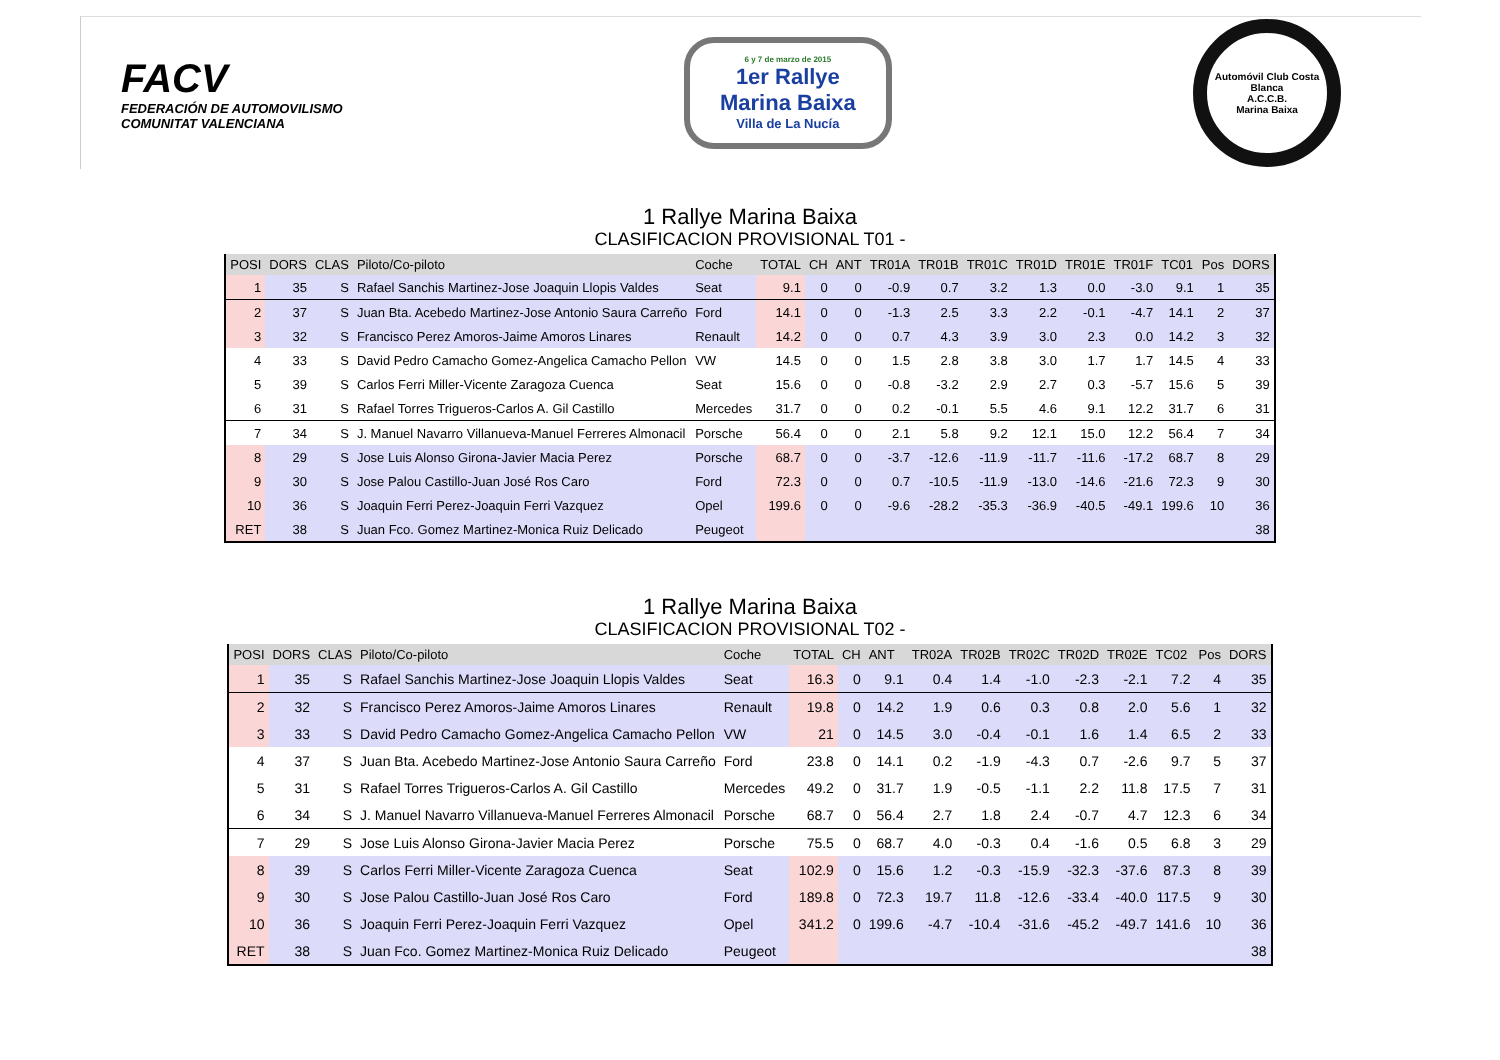FACV
FEDERACIÓN DE AUTOMOVILISMO
COMUNITAT VALENCIANA
6 y 7 de marzo de 2015
1er Rallye
Marina Baixa
Villa de La Nucía
Automóvil Club Costa Blanca
A.C.C.B.
Marina Baixa
1 Rallye Marina Baixa
CLASIFICACION PROVISIONAL T01 -
| POSI | DORS | CLAS | Piloto/Co-piloto | Coche | TOTAL | CH | ANT | TR01A | TR01B | TR01C | TR01D | TR01E | TR01F | TC01 | Pos | DORS |
| --- | --- | --- | --- | --- | --- | --- | --- | --- | --- | --- | --- | --- | --- | --- | --- | --- |
| 1 | 35 | S | Rafael Sanchis Martinez-Jose Joaquin Llopis Valdes | Seat | 9.1 | 0 | 0 | -0.9 | 0.7 | 3.2 | 1.3 | 0.0 | -3.0 | 9.1 | 1 | 35 |
| 2 | 37 | S | Juan Bta. Acebedo Martinez-Jose Antonio Saura Carreño | Ford | 14.1 | 0 | 0 | -1.3 | 2.5 | 3.3 | 2.2 | -0.1 | -4.7 | 14.1 | 2 | 37 |
| 3 | 32 | S | Francisco Perez Amoros-Jaime Amoros Linares | Renault | 14.2 | 0 | 0 | 0.7 | 4.3 | 3.9 | 3.0 | 2.3 | 0.0 | 14.2 | 3 | 32 |
| 4 | 33 | S | David Pedro Camacho Gomez-Angelica Camacho Pellon | VW | 14.5 | 0 | 0 | 1.5 | 2.8 | 3.8 | 3.0 | 1.7 | 1.7 | 14.5 | 4 | 33 |
| 5 | 39 | S | Carlos Ferri Miller-Vicente Zaragoza Cuenca | Seat | 15.6 | 0 | 0 | -0.8 | -3.2 | 2.9 | 2.7 | 0.3 | -5.7 | 15.6 | 5 | 39 |
| 6 | 31 | S | Rafael Torres Trigueros-Carlos A. Gil Castillo | Mercedes | 31.7 | 0 | 0 | 0.2 | -0.1 | 5.5 | 4.6 | 9.1 | 12.2 | 31.7 | 6 | 31 |
| 7 | 34 | S | J. Manuel Navarro Villanueva-Manuel Ferreres Almonacil | Porsche | 56.4 | 0 | 0 | 2.1 | 5.8 | 9.2 | 12.1 | 15.0 | 12.2 | 56.4 | 7 | 34 |
| 8 | 29 | S | Jose Luis Alonso Girona-Javier Macia Perez | Porsche | 68.7 | 0 | 0 | -3.7 | -12.6 | -11.9 | -11.7 | -11.6 | -17.2 | 68.7 | 8 | 29 |
| 9 | 30 | S | Jose Palou Castillo-Juan José Ros Caro | Ford | 72.3 | 0 | 0 | 0.7 | -10.5 | -11.9 | -13.0 | -14.6 | -21.6 | 72.3 | 9 | 30 |
| 10 | 36 | S | Joaquin Ferri Perez-Joaquin Ferri Vazquez | Opel | 199.6 | 0 | 0 | -9.6 | -28.2 | -35.3 | -36.9 | -40.5 | -49.1 | 199.6 | 10 | 36 |
| RET | 38 | S | Juan Fco. Gomez Martinez-Monica Ruiz Delicado | Peugeot | | | | | | | | | | | | 38 |
1 Rallye Marina Baixa
CLASIFICACION PROVISIONAL T02 -
| POSI | DORS | CLAS | Piloto/Co-piloto | Coche | TOTAL | CH | ANT | TR02A | TR02B | TR02C | TR02D | TR02E | TC02 | Pos | DORS |
| --- | --- | --- | --- | --- | --- | --- | --- | --- | --- | --- | --- | --- | --- | --- | --- |
| 1 | 35 | S | Rafael Sanchis Martinez-Jose Joaquin Llopis Valdes | Seat | 16.3 | 0 | 9.1 | 0.4 | 1.4 | -1.0 | -2.3 | -2.1 | 7.2 | 4 | 35 |
| 2 | 32 | S | Francisco Perez Amoros-Jaime Amoros Linares | Renault | 19.8 | 0 | 14.2 | 1.9 | 0.6 | 0.3 | 0.8 | 2.0 | 5.6 | 1 | 32 |
| 3 | 33 | S | David Pedro Camacho Gomez-Angelica Camacho Pellon | VW | 21 | 0 | 14.5 | 3.0 | -0.4 | -0.1 | 1.6 | 1.4 | 6.5 | 2 | 33 |
| 4 | 37 | S | Juan Bta. Acebedo Martinez-Jose Antonio Saura Carreño | Ford | 23.8 | 0 | 14.1 | 0.2 | -1.9 | -4.3 | 0.7 | -2.6 | 9.7 | 5 | 37 |
| 5 | 31 | S | Rafael Torres Trigueros-Carlos A. Gil Castillo | Mercedes | 49.2 | 0 | 31.7 | 1.9 | -0.5 | -1.1 | 2.2 | 11.8 | 17.5 | 7 | 31 |
| 6 | 34 | S | J. Manuel Navarro Villanueva-Manuel Ferreres Almonacil | Porsche | 68.7 | 0 | 56.4 | 2.7 | 1.8 | 2.4 | -0.7 | 4.7 | 12.3 | 6 | 34 |
| 7 | 29 | S | Jose Luis Alonso Girona-Javier Macia Perez | Porsche | 75.5 | 0 | 68.7 | 4.0 | -0.3 | 0.4 | -1.6 | 0.5 | 6.8 | 3 | 29 |
| 8 | 39 | S | Carlos Ferri Miller-Vicente Zaragoza Cuenca | Seat | 102.9 | 0 | 15.6 | 1.2 | -0.3 | -15.9 | -32.3 | -37.6 | 87.3 | 8 | 39 |
| 9 | 30 | S | Jose Palou Castillo-Juan José Ros Caro | Ford | 189.8 | 0 | 72.3 | 19.7 | 11.8 | -12.6 | -33.4 | -40.0 | 117.5 | 9 | 30 |
| 10 | 36 | S | Joaquin Ferri Perez-Joaquin Ferri Vazquez | Opel | 341.2 | 0 | 199.6 | -4.7 | -10.4 | -31.6 | -45.2 | -49.7 | 141.6 | 10 | 36 |
| RET | 38 | S | Juan Fco. Gomez Martinez-Monica Ruiz Delicado | Peugeot | | | | | | | | | | | 38 |